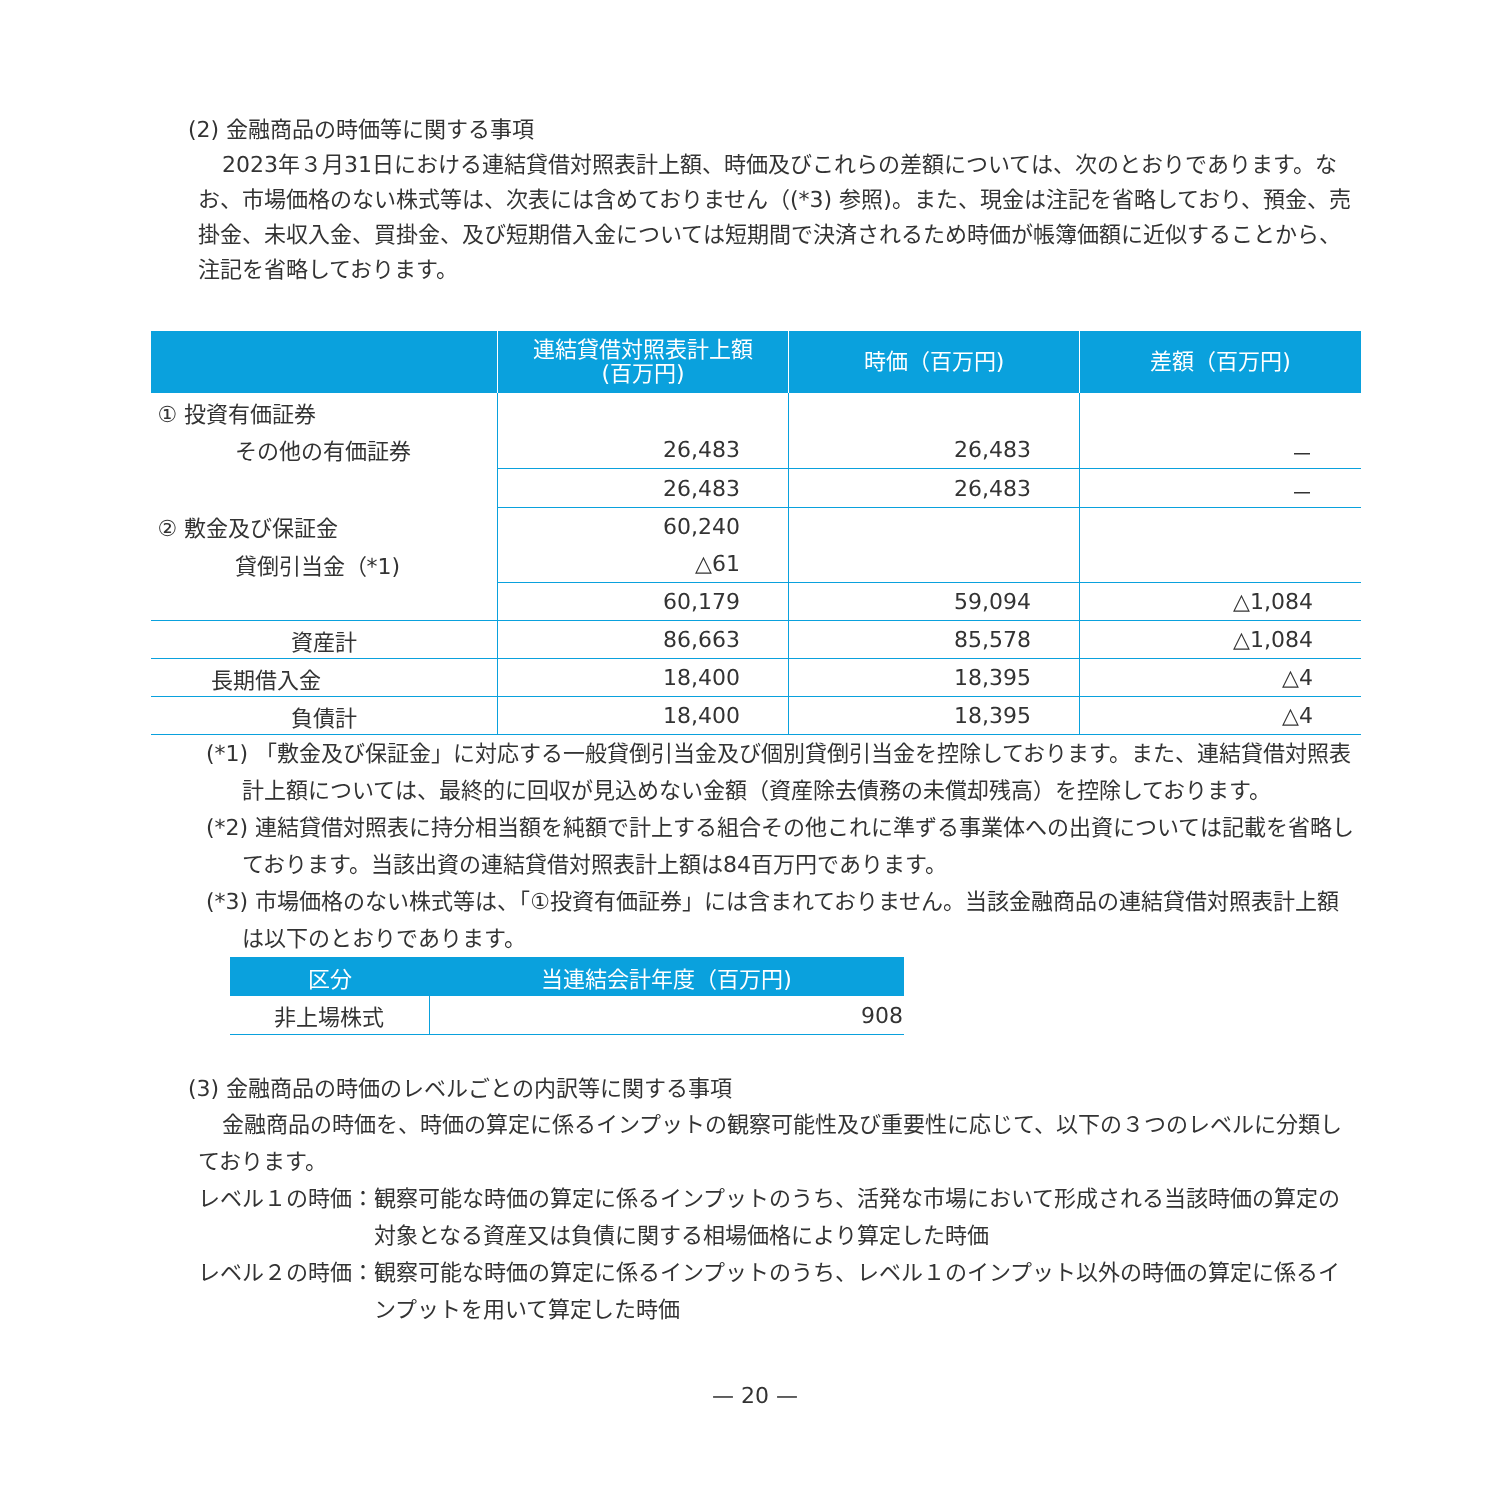(2) 金融商品の時価等に関する事項
2023年３月31日における連結貸借対照表計上額、時価及びこれらの差額については、次のとおりであります。なお、市場価格のない株式等は、次表には含めておりません（(*3) 参照)。また、現金は注記を省略しており、預金、売掛金、未収入金、買掛金、及び短期借入金については短期間で決済されるため時価が帳簿価額に近似することから、注記を省略しております。
| | 連結貸借対照表計上額 (百万円) | 時価（百万円) | 差額（百万円) |
| --- | --- | --- | --- |
| ① 投資有価証券 | | | |
| その他の有価証券 | 26,483 | 26,483 | － |
| | 26,483 | 26,483 | － |
| ② 敷金及び保証金 | 60,240 | | |
| 貸倒引当金（*1) | △61 | | |
| | 60,179 | 59,094 | △1,084 |
| 資産計 | 86,663 | 85,578 | △1,084 |
| 長期借入金 | 18,400 | 18,395 | △4 |
| 負債計 | 18,400 | 18,395 | △4 |
(*1) 「敷金及び保証金」に対応する一般貸倒引当金及び個別貸倒引当金を控除しております。また、連結貸借対照表計上額については、最終的に回収が見込めない金額（資産除去債務の未償却残高）を控除しております。
(*2) 連結貸借対照表に持分相当額を純額で計上する組合その他これに準ずる事業体への出資については記載を省略しております。当該出資の連結貸借対照表計上額は84百万円であります。
(*3) 市場価格のない株式等は、「①投資有価証券」には含まれておりません。当該金融商品の連結貸借対照表計上額は以下のとおりであります。
| 区分 | 当連結会計年度（百万円) |
| --- | --- |
| 非上場株式 | 908 |
(3) 金融商品の時価のレベルごとの内訳等に関する事項
金融商品の時価を、時価の算定に係るインプットの観察可能性及び重要性に応じて、以下の３つのレベルに分類しております。
レベル１の時価： 観察可能な時価の算定に係るインプットのうち、活発な市場において形成される当該時価の算定の対象となる資産又は負債に関する相場価格により算定した時価
レベル２の時価： 観察可能な時価の算定に係るインプットのうち、レベル１のインプット以外の時価の算定に係るインプットを用いて算定した時価
— 20 —